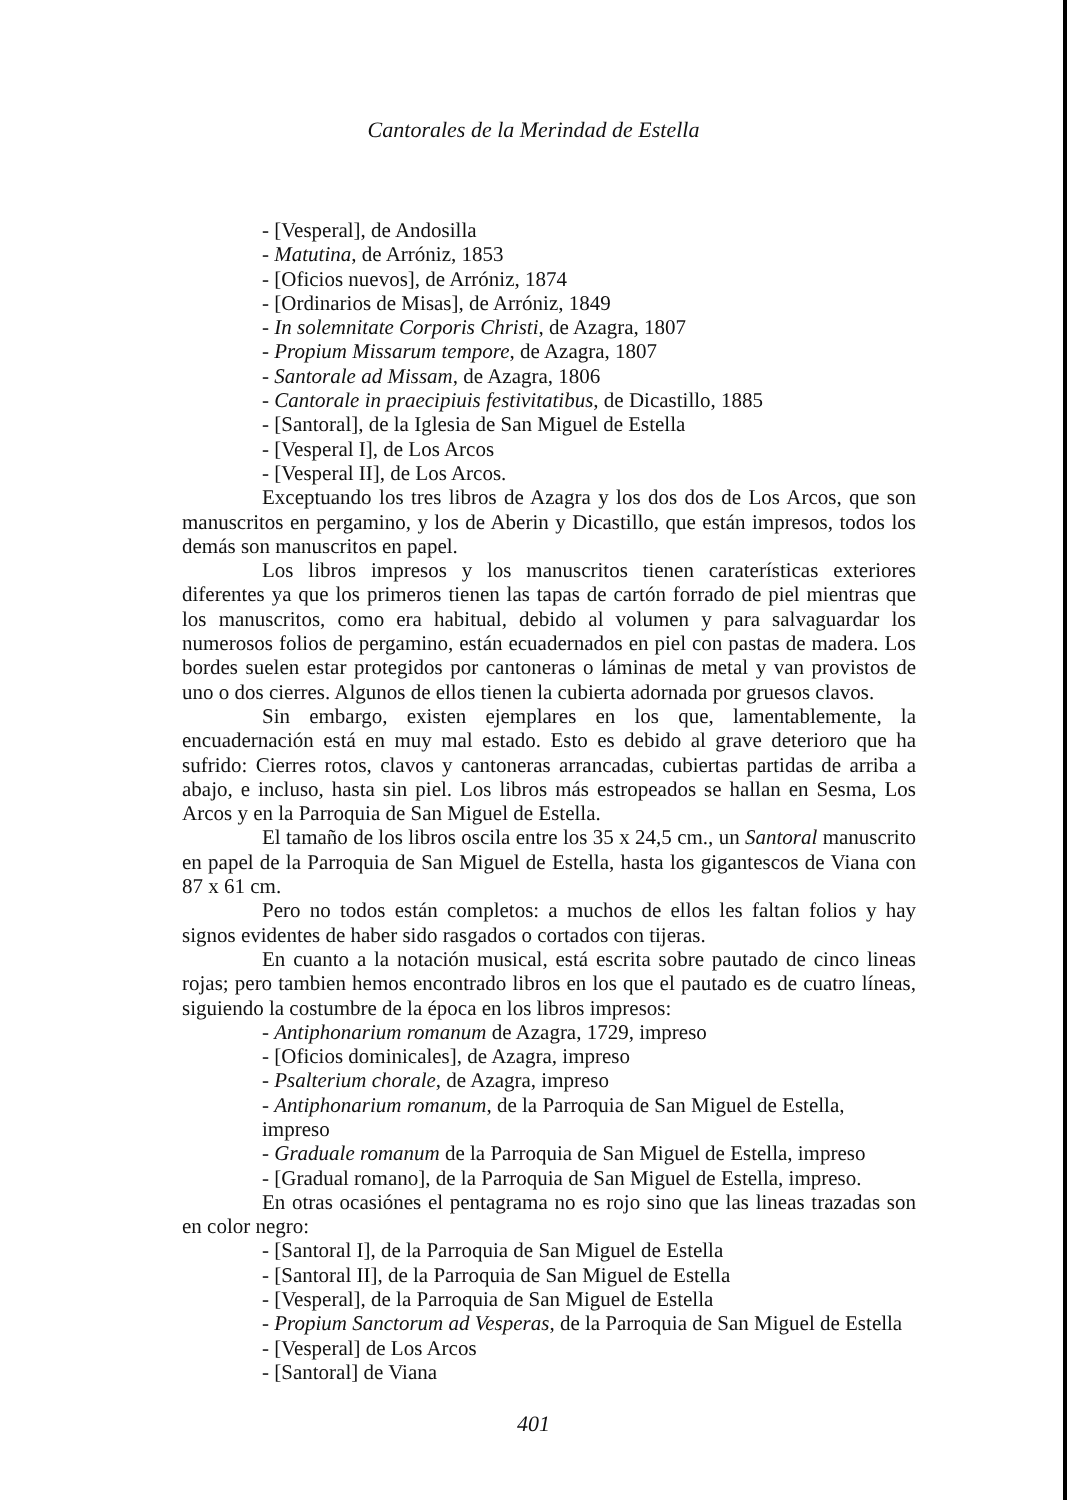Cantorales de la Merindad de Estella
- [Vesperal], de Andosilla
- Matutina, de Arróniz, 1853
- [Oficios nuevos], de Arróniz, 1874
- [Ordinarios de Misas], de Arróniz, 1849
- In solemnitate Corporis Christi, de Azagra, 1807
- Propium Missarum tempore, de Azagra, 1807
- Santorale ad Missam, de Azagra, 1806
- Cantorale in praecipiuis festivitatibus, de Dicastillo, 1885
- [Santoral], de la Iglesia de San Miguel de Estella
- [Vesperal I], de Los Arcos
- [Vesperal II], de Los Arcos.
Exceptuando los tres libros de Azagra y los dos dos de Los Arcos, que son manuscritos en pergamino, y los de Aberin y Dicastillo, que están impresos, todos los demás son manuscritos en papel.
Los libros impresos y los manuscritos tienen caraterísticas exteriores diferentes ya que los primeros tienen las tapas de cartón forrado de piel mientras que los manuscritos, como era habitual, debido al volumen y para salvaguardar los numerosos folios de pergamino, están ecuadernados en piel con pastas de madera. Los bordes suelen estar protegidos por cantoneras o láminas de metal y van provistos de uno o dos cierres. Algunos de ellos tienen la cubierta adornada por gruesos clavos.
Sin embargo, existen ejemplares en los que, lamentablemente, la encuadernación está en muy mal estado. Esto es debido al grave deterioro que ha sufrido: Cierres rotos, clavos y cantoneras arrancadas, cubiertas partidas de arriba a abajo, e incluso, hasta sin piel. Los libros más estropeados se hallan en Sesma, Los Arcos y en la Parroquia de San Miguel de Estella.
El tamaño de los libros oscila entre los 35 x 24,5 cm., un Santoral manuscrito en papel de la Parroquia de San Miguel de Estella, hasta los gigantescos de Viana con 87 x 61 cm.
Pero no todos están completos: a muchos de ellos les faltan folios y hay signos evidentes de haber sido rasgados o cortados con tijeras.
En cuanto a la notación musical, está escrita sobre pautado de cinco lineas rojas; pero tambien hemos encontrado libros en los que el pautado es de cuatro líneas, siguiendo la costumbre de la época en los libros impresos:
- Antiphonarium romanum de Azagra, 1729, impreso
- [Oficios dominicales], de Azagra, impreso
- Psalterium chorale, de Azagra, impreso
- Antiphonarium romanum, de la Parroquia de San Miguel de Estella, impreso
- Graduale romanum de la Parroquia de San Miguel de Estella, impreso
- [Gradual romano], de la Parroquia de San Miguel de Estella, impreso.
En otras ocasiónes el pentagrama no es rojo sino que las lineas trazadas son en color negro:
- [Santoral I], de la Parroquia de San Miguel de Estella
- [Santoral II], de la Parroquia de San Miguel de Estella
- [Vesperal], de la Parroquia de San Miguel de Estella
- Propium Sanctorum ad Vesperas, de la Parroquia de San Miguel de Estella
- [Vesperal] de Los Arcos
- [Santoral] de Viana
401